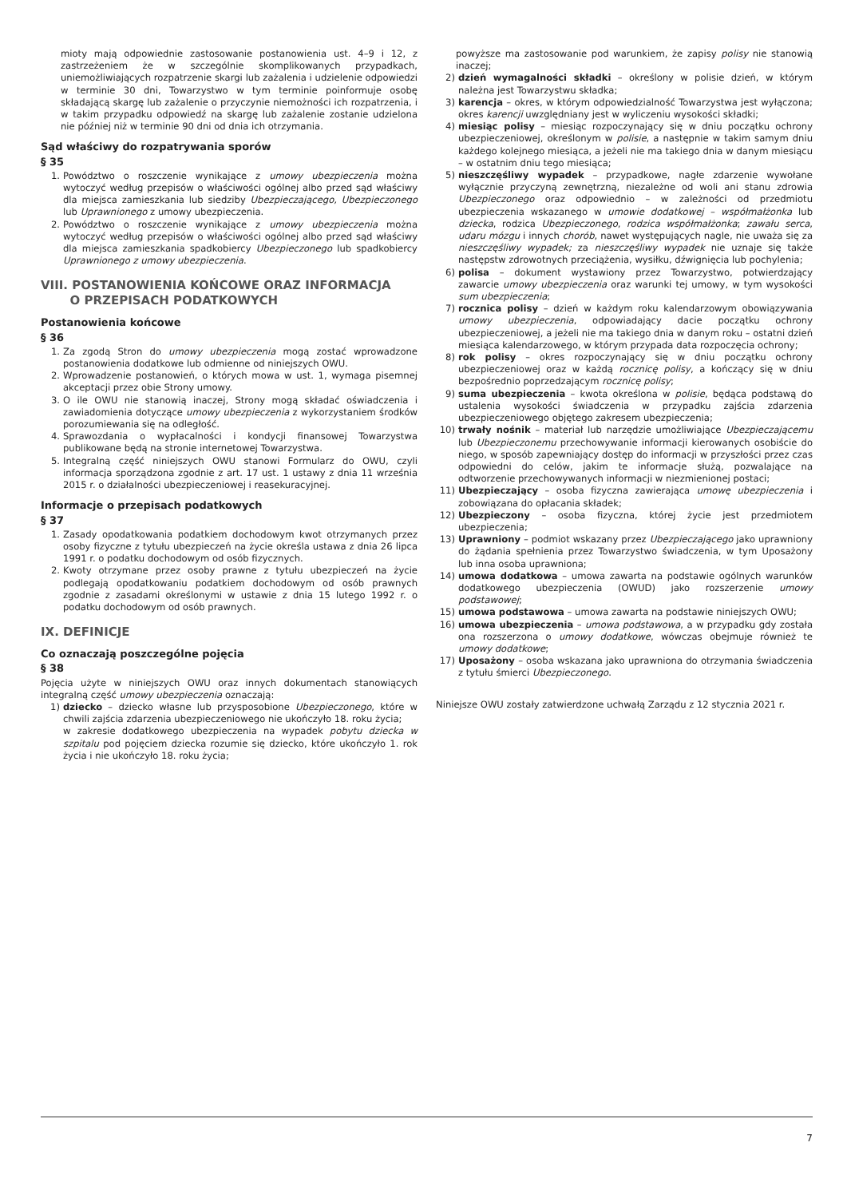mioty mają odpowiednie zastosowanie postanowienia ust. 4–9 i 12, z zastrzeżeniem że w szczególnie skomplikowanych przypadkach, uniemożliwiających rozpatrzenie skargi lub zażalenia i udzielenie odpowiedzi w terminie 30 dni, Towarzystwo w tym terminie poinformuje osobę składającą skargę lub zażalenie o przyczynie niemożności ich rozpatrzenia, i w takim przypadku odpowiedź na skargę lub zażalenie zostanie udzielona nie później niż w terminie 90 dni od dnia ich otrzymania.
Sąd właściwy do rozpatrywania sporów
§ 35
1. Powództwo o roszczenie wynikające z umowy ubezpieczenia można wytoczyć według przepisów o właściwości ogólnej albo przed sąd właściwy dla miejsca zamieszkania lub siedziby Ubezpieczającego, Ubezpieczonego lub Uprawnionego z umowy ubezpieczenia.
2. Powództwo o roszczenie wynikające z umowy ubezpieczenia można wytoczyć według przepisów o właściwości ogólnej albo przed sąd właściwy dla miejsca zamieszkania spadkobiercy Ubezpieczonego lub spadkobiercy Uprawnionego z umowy ubezpieczenia.
VIII. POSTANOWIENIA KOŃCOWE ORAZ INFORMACJA
O PRZEPISACH PODATKOWYCH
Postanowienia końcowe
§ 36
1. Za zgodą Stron do umowy ubezpieczenia mogą zostać wprowadzone postanowienia dodatkowe lub odmienne od niniejszych OWU.
2. Wprowadzenie postanowień, o których mowa w ust. 1, wymaga pisemnej akceptacji przez obie Strony umowy.
3. O ile OWU nie stanowią inaczej, Strony mogą składać oświadczenia i zawiadomienia dotyczące umowy ubezpieczenia z wykorzystaniem środków porozumiewania się na odległość.
4. Sprawozdania o wypłacalności i kondycji finansowej Towarzystwa publikowane będą na stronie internetowej Towarzystwa.
5. Integralną część niniejszych OWU stanowi Formularz do OWU, czyli informacja sporządzona zgodnie z art. 17 ust. 1 ustawy z dnia 11 września 2015 r. o działalności ubezpieczeniowej i reasekuracyjnej.
Informacje o przepisach podatkowych
§ 37
1. Zasady opodatkowania podatkiem dochodowym kwot otrzymanych przez osoby fizyczne z tytułu ubezpieczeń na życie określa ustawa z dnia 26 lipca 1991 r. o podatku dochodowym od osób fizycznych.
2. Kwoty otrzymane przez osoby prawne z tytułu ubezpieczeń na życie podlegają opodatkowaniu podatkiem dochodowym od osób prawnych zgodnie z zasadami określonymi w ustawie z dnia 15 lutego 1992 r. o podatku dochodowym od osób prawnych.
IX. DEFINICJE
Co oznaczają poszczególne pojęcia
§ 38
Pojęcia użyte w niniejszych OWU oraz innych dokumentach stanowiących integralną część umowy ubezpieczenia oznaczają:
1) dziecko – dziecko własne lub przysposobione Ubezpieczonego, które w chwili zajścia zdarzenia ubezpieczeniowego nie ukończyło 18. roku życia;
w zakresie dodatkowego ubezpieczenia na wypadek pobytu dziecka w szpitalu pod pojęciem dziecka rozumie się dziecko, które ukończyło 1. rok życia i nie ukończyło 18. roku życia;
powyższe ma zastosowanie pod warunkiem, że zapisy polisy nie stanowią inaczej;
2) dzień wymagalności składki – określony w polisie dzień, w którym należna jest Towarzystwu składka;
3) karencja – okres, w którym odpowiedzialność Towarzystwa jest wyłączona; okres karencji uwzględniany jest w wyliczeniu wysokości składki;
4) miesiąc polisy – miesiąc rozpoczynający się w dniu początku ochrony ubezpieczeniowej, określonym w polisie, a następnie w takim samym dniu każdego kolejnego miesiąca, a jeżeli nie ma takiego dnia w danym miesiącu – w ostatnim dniu tego miesiąca;
5) nieszczęśliwy wypadek – przypadkowe, nagłe zdarzenie wywołane wyłącznie przyczyną zewnętrzną, niezależne od woli ani stanu zdrowia Ubezpieczonego oraz odpowiednio – w zależności od przedmiotu ubezpieczenia wskazanego w umowie dodatkowej – współmałżonka lub dziecka, rodzica Ubezpieczonego, rodzica współmałżonka; zawału serca, udaru mózgu i innych chorób, nawet występujących nagle, nie uważa się za nieszczęśliwy wypadek; za nieszczęśliwy wypadek nie uznaje się także następstw zdrowotnych przeciążenia, wysiłku, dźwignięcia lub pochylenia;
6) polisa – dokument wystawiony przez Towarzystwo, potwierdzający zawarcie umowy ubezpieczenia oraz warunki tej umowy, w tym wysokości sum ubezpieczenia;
7) rocznica polisy – dzień w każdym roku kalendarzowym obowiązywania umowy ubezpieczenia, odpowiadający dacie początku ochrony ubezpieczeniowej, a jeżeli nie ma takiego dnia w danym roku – ostatni dzień miesiąca kalendarzowego, w którym przypada data rozpoczęcia ochrony;
8) rok polisy – okres rozpoczynający się w dniu początku ochrony ubezpieczeniowej oraz w każdą rocznicę polisy, a kończący się w dniu bezpośrednio poprzedzającym rocznicę polisy;
9) suma ubezpieczenia – kwota określona w polisie, będąca podstawą do ustalenia wysokości świadczenia w przypadku zajścia zdarzenia ubezpieczeniowego objętego zakresem ubezpieczenia;
10) trwały nośnik – materiał lub narzędzie umożliwiające Ubezpieczającemu lub Ubezpieczonemu przechowywanie informacji kierowanych osobiście do niego, w sposób zapewniający dostęp do informacji w przyszłości przez czas odpowiedni do celów, jakim te informacje służą, pozwalające na odtworzenie przechowywanych informacji w niezmienionej postaci;
11) Ubezpieczający – osoba fizyczna zawierająca umowę ubezpieczenia i zobowiązana do opłacania składek;
12) Ubezpieczony – osoba fizyczna, której życie jest przedmiotem ubezpieczenia;
13) Uprawniony – podmiot wskazany przez Ubezpieczającego jako uprawniony do żądania spełnienia przez Towarzystwo świadczenia, w tym Uposażony lub inna osoba uprawniona;
14) umowa dodatkowa – umowa zawarta na podstawie ogólnych warunków dodatkowego ubezpieczenia (OWUD) jako rozszerzenie umowy podstawowej;
15) umowa podstawowa – umowa zawarta na podstawie niniejszych OWU;
16) umowa ubezpieczenia – umowa podstawowa, a w przypadku gdy została ona rozszerzona o umowy dodatkowe, wówczas obejmuje również te umowy dodatkowe;
17) Uposażony – osoba wskazana jako uprawniona do otrzymania świadczenia z tytułu śmierci Ubezpieczonego.
Niniejsze OWU zostały zatwierdzone uchwałą Zarządu z 12 stycznia 2021 r.
7